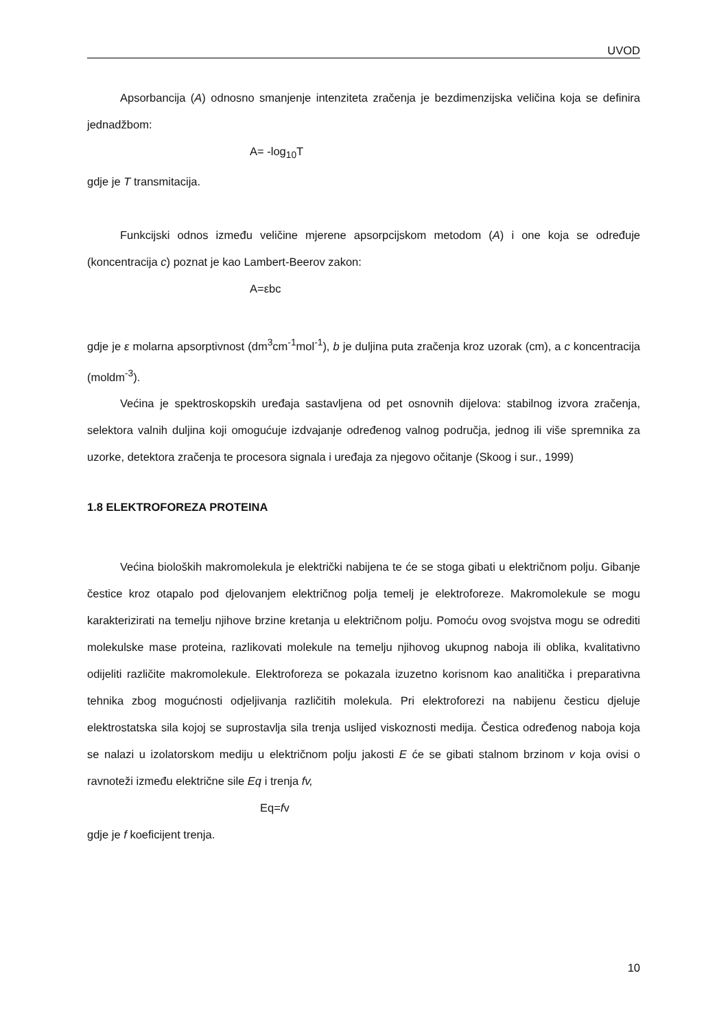UVOD
Apsorbancija (A) odnosno smanjenje intenziteta zračenja je bezdimenzijska veličina koja se definira jednadžbom:
A= -log<sub>10</sub>T
gdje je T transmitacija.
Funkcijski odnos između veličine mjerene apsorpcijskom metodom (A) i one koja se određuje (koncentracija c) poznat je kao Lambert-Beerov zakon:
A=εbc
gdje je ε molarna apsorptivnost (dm<sup>3</sup>cm<sup>-1</sup>mol<sup>-1</sup>), b je duljina puta zračenja kroz uzorak (cm), a c koncentracija (moldm<sup>-3</sup>).
Većina je spektroskopskih uređaja sastavljena od pet osnovnih dijelova: stabilnog izvora zračenja, selektora valnih duljina koji omogućuje izdvajanje određenog valnog područja, jednog ili više spremnika za uzorke, detektora zračenja te procesora signala i uređaja za njegovo očitanje (Skoog i sur., 1999)
1.8 ELEKTROFOREZA PROTEINA
Većina bioloških makromolekula je električki nabijena te će se stoga gibati u električnom polju. Gibanje čestice kroz otapalo pod djelovanjem električnog polja temelj je elektroforeze. Makromolekule se mogu karakterizirati na temelju njihove brzine kretanja u električnom polju. Pomoću ovog svojstva mogu se odrediti molekulske mase proteina, razlikovati molekule na temelju njihovog ukupnog naboja ili oblika, kvalitativno odijeliti različite makromolekule. Elektroforeza se pokazala izuzetno korisnom kao analitička i preparativna tehnika zbog mogućnosti odjeljivanja različitih molekula. Pri elektroforezi na nabijenu česticu djeluje elektrostatska sila kojoj se suprostavlja sila trenja uslijed viskoznosti medija. Čestica određenog naboja koja se nalazi u izolatorskom mediju u električnom polju jakosti E će se gibati stalnom brzinom v koja ovisi o ravnoteži između električne sile Eq i trenja fv,
Eq=fv
gdje je f koeficijent trenja.
10